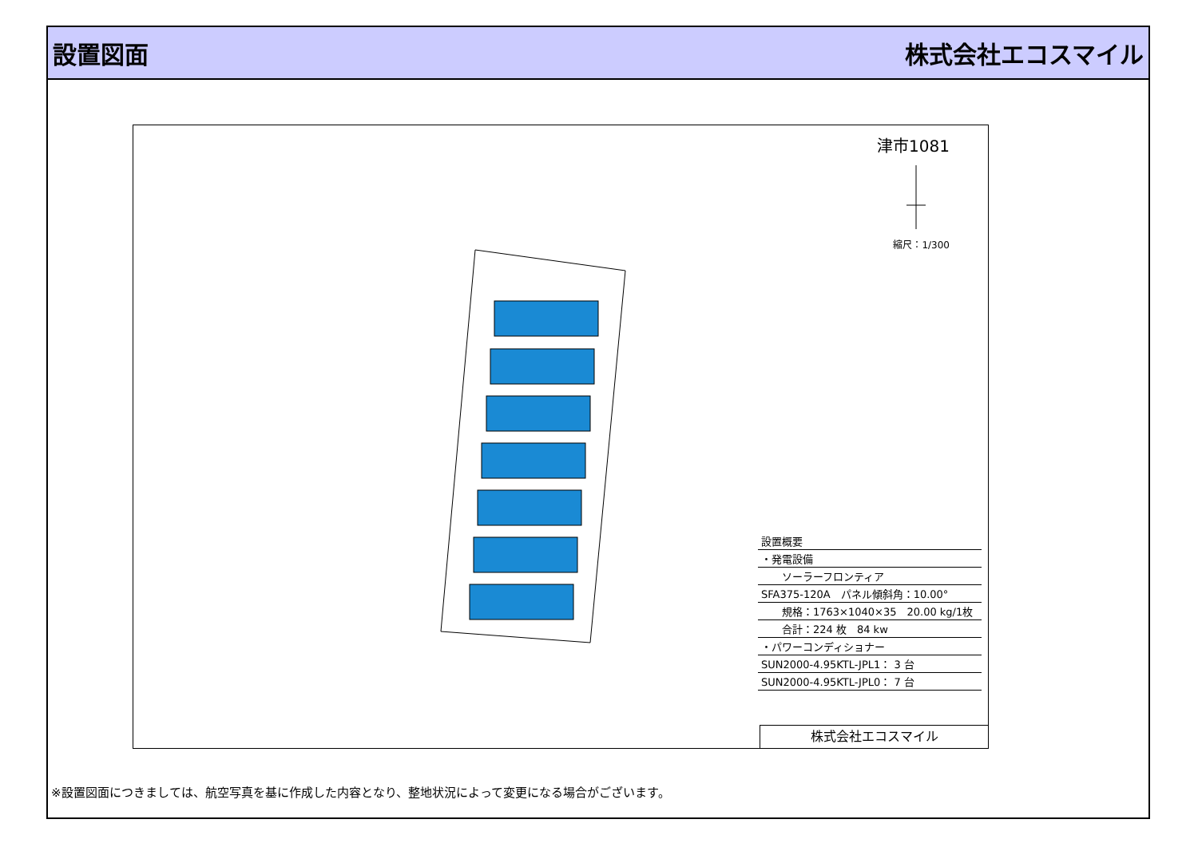設置図面 株式会社エコスマイル
津市1081
縮尺：1/300
| 設置概要 |
| ・発電設備 |
| ソーラーフロンティア |
| SFA375-120A パネル傾斜角：10.00° |
| 規格：1763×1040×35 20.00 kg/1枚 |
| 合計：224 枚 84 kw |
| ・パワーコンディショナー |
| SUN2000-4.95KTL-JPL1： 3 台 |
| SUN2000-4.95KTL-JPL0： 7 台 |
株式会社エコスマイル
※設置図面につきましては、航空写真を基に作成した内容となり、整地状況によって変更になる場合がございます。